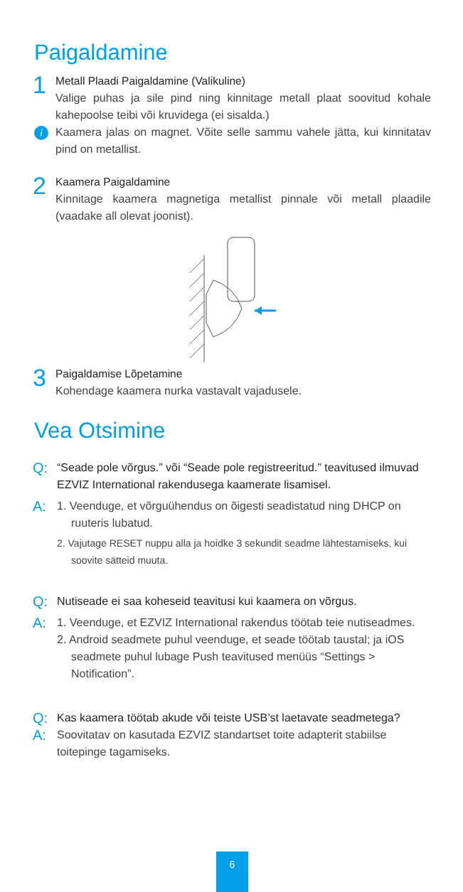Paigaldamine
1
Metall Plaadi Paigaldamine (Valikuline)
Valige puhas ja sile pind ning kinnitage metall plaat soovitud kohale kahepoolse teibi või kruvidega (ei sisalda.)
i Kaamera jalas on magnet. Võite selle sammu vahele jätta, kui kinnitatav pind on metallist.
2
Kaamera Paigaldamine
Kinnitage kaamera magnetiga metallist pinnale või metall plaadile (vaadake all olevat joonist).
3
Paigaldamise Lõpetamine
Kohendage kaamera nurka vastavalt vajadusele.
Vea Otsimine
Q:
“Seade pole võrgus.” või “Seade pole registreeritud.” teavitused ilmuvad EZVIZ International rakendusega kaamerate lisamisel.
A:
1. Veenduge, et võrguühendus on õigesti seadistatud ning DHCP on ruuteris lubatud.
2. Vajutage RESET nuppu alla ja hoidke 3 sekundit seadme lähtestamiseks, kui soovite sätteid muuta.
Q:
Nutiseade ei saa koheseid teavitusi kui kaamera on võrgus.
A:
1. Veenduge, et EZVIZ International rakendus töötab teie nutiseadmes.
2. Android seadmete puhul veenduge, et seade töötab taustal; ja iOS seadmete puhul lubage Push teavitused menüüs “Settings > Notification”.
Q:
Kas kaamera töötab akude või teiste USB’st laetavate seadmetega?
A:
Soovitatav on kasutada EZVIZ standartset toite adapterit stabiilse toitepinge tagamiseks.
6